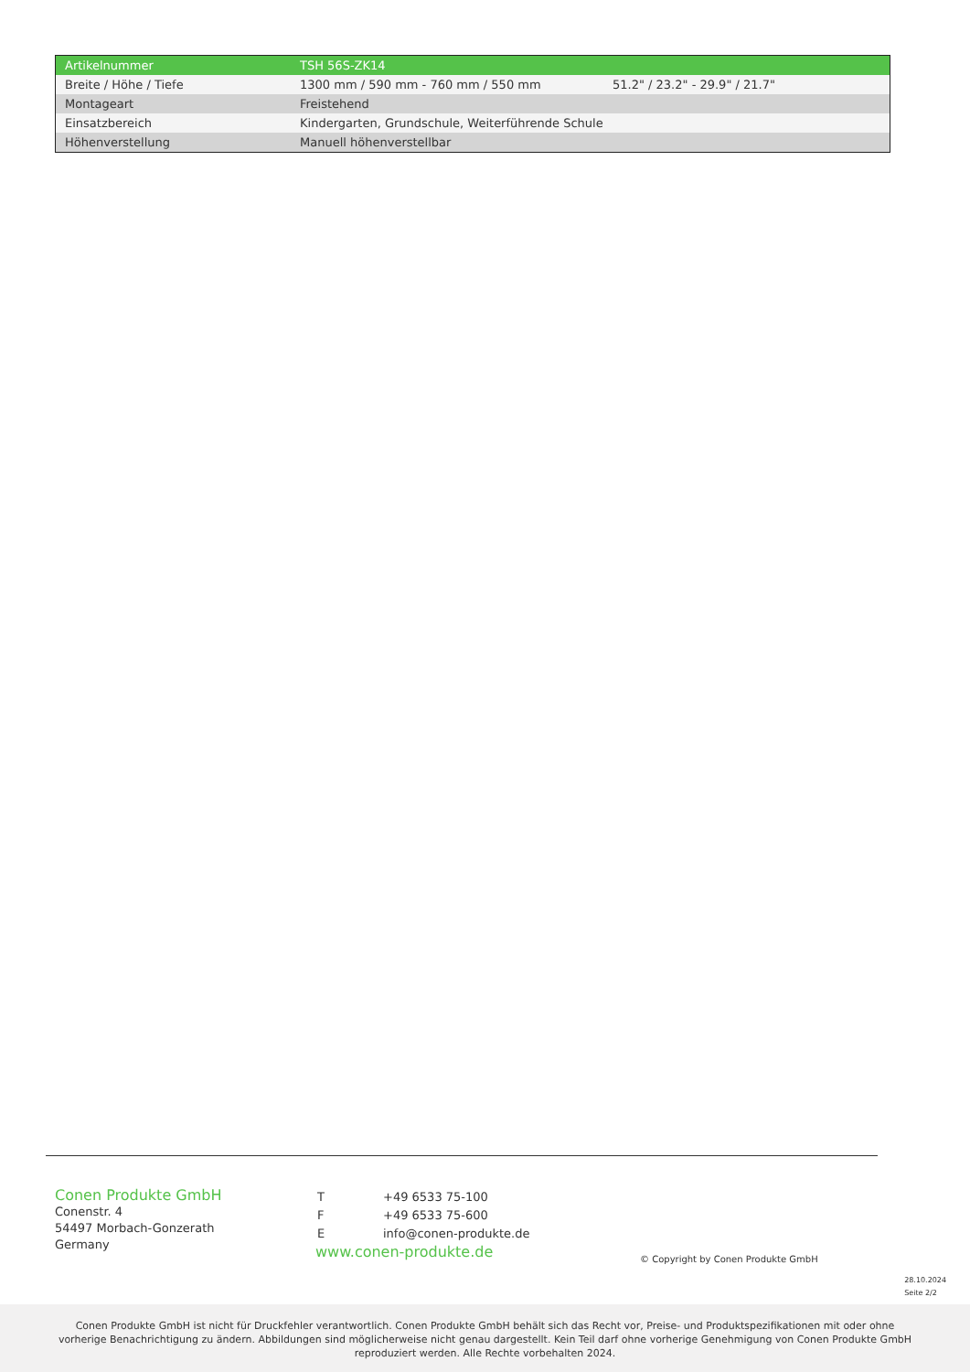| Artikelnummer | TSH 56S-ZK14 | |
| --- | --- | --- |
| Breite / Höhe / Tiefe | 1300 mm / 590 mm - 760 mm / 550 mm | 51.2" / 23.2" - 29.9" / 21.7" |
| Montageart | Freistehend | |
| Einsatzbereich | Kindergarten, Grundschule, Weiterführende Schule | |
| Höhenverstellung | Manuell höhenverstellbar | |
Conen Produkte GmbH
Conenstr. 4
54497 Morbach-Gonzerath
Germany
| T | +49 6533 75-100 |
| F | +49 6533 75-600 |
| E | info@conen-produkte.de |
www.conen-produkte.de
© Copyright by Conen Produkte GmbH
28.10.2024
Seite 2/2
Conen Produkte GmbH ist nicht für Druckfehler verantwortlich. Conen Produkte GmbH behält sich das Recht vor, Preise- und Produktspezifikationen mit oder ohne
vorherige Benachrichtigung zu ändern. Abbildungen sind möglicherweise nicht genau dargestellt. Kein Teil darf ohne vorherige Genehmigung von Conen Produkte GmbH
reproduziert werden. Alle Rechte vorbehalten 2024.